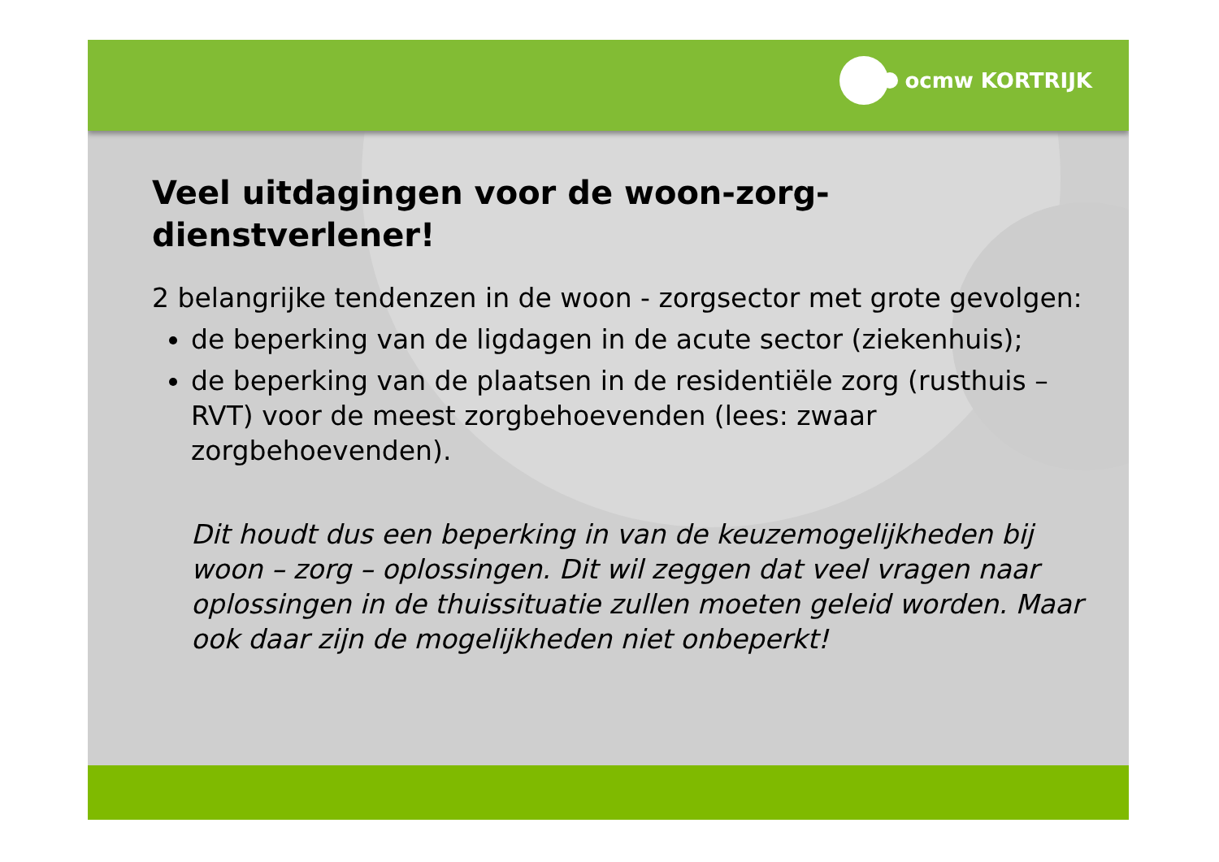ocmw KORTRIJK
Veel uitdagingen voor de woon-zorg-dienstverlener!
2 belangrijke tendenzen in de woon - zorgsector met grote gevolgen:
de beperking van de ligdagen in de acute sector (ziekenhuis);
de beperking van de plaatsen in de residentiële zorg (rusthuis – RVT) voor de meest zorgbehoevenden (lees: zwaar zorgbehoevenden).
Dit houdt dus een beperking in van de keuzemogelijkheden bij woon – zorg – oplossingen. Dit wil zeggen dat veel vragen naar oplossingen in de thuissituatie zullen moeten geleid worden. Maar ook daar zijn de mogelijkheden niet onbeperkt!